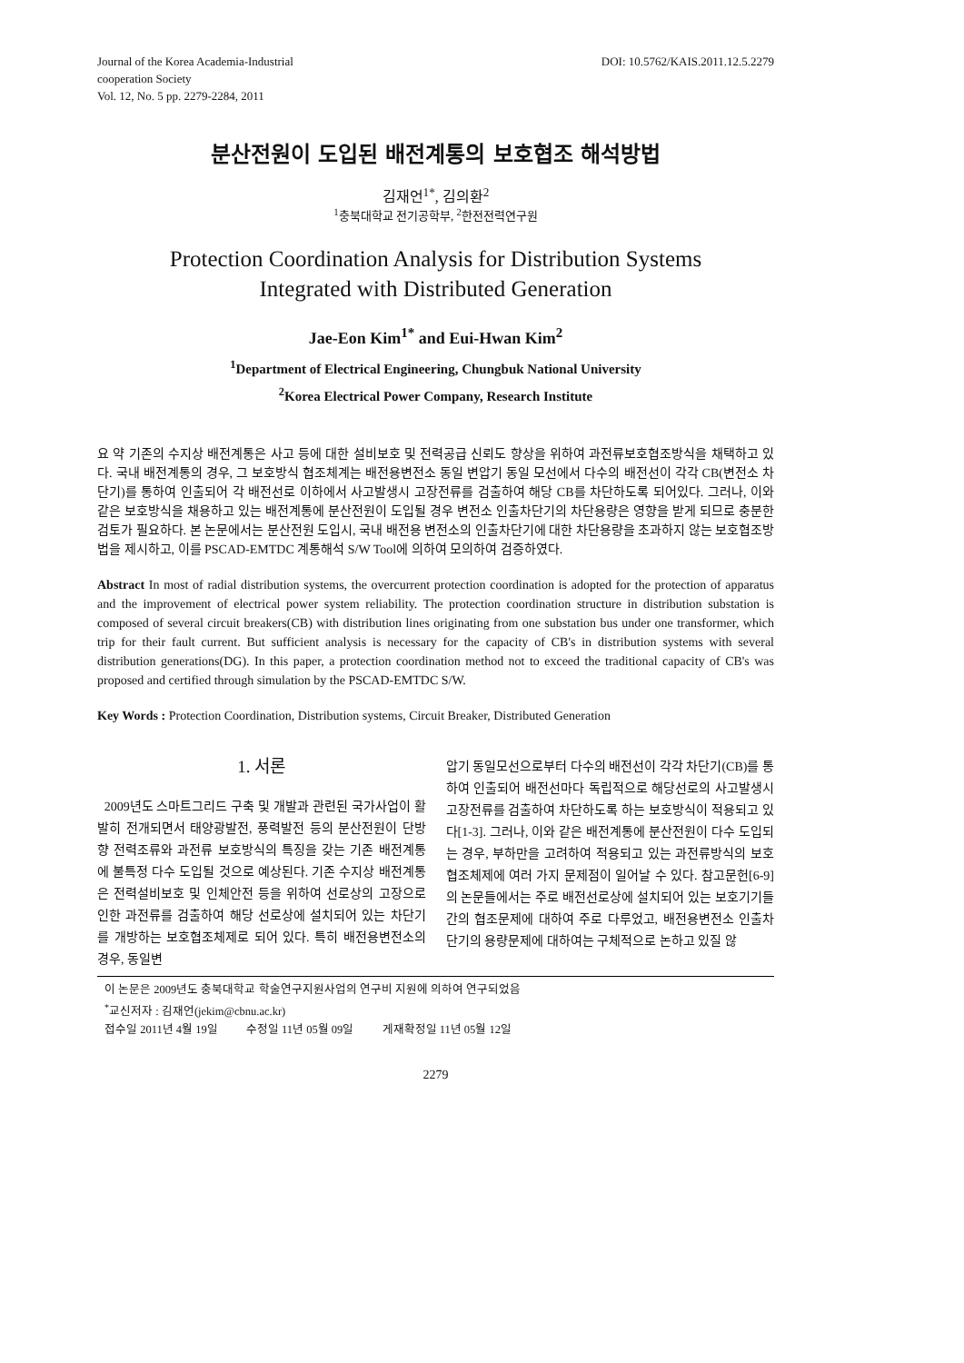Journal of the Korea Academia-Industrial
cooperation Society
Vol. 12, No. 5 pp. 2279-2284, 2011
DOI: 10.5762/KAIS.2011.12.5.2279
분산전원이 도입된 배전계통의 보호협조 해석방법
김재언<sup>1*</sup>, 김의환<sup>2</sup>
<sup>1</sup> 충북대학교 전기공학부, <sup>2</sup>한전전력연구원
Protection Coordination Analysis for Distribution Systems
Integrated with Distributed Generation
Jae-Eon Kim<sup>1*</sup> and Eui-Hwan Kim<sup>2</sup>
<sup>1</sup> Department of Electrical Engineering, Chungbuk National University
<sup>2</sup> Korea Electrical Power Company, Research Institute
요 약 기존의 수지상 배전계통은 사고 등에 대한 설비보호 및 전력공급 신뢰도 향상을 위하여 과전류보호협조방식을 채택하고 있다. 국내 배전계통의 경우, 그 보호방식 협조체계는 배전용변전소 동일 변압기 동일 모선에서 다수의 배전선이 각각 CB(변전소 차단기)를 통하여 인출되어 각 배전선로 이하에서 사고발생시 고장전류를 검출하여 해당 CB를 차단하도록 되어있다. 그러나, 이와 같은 보호방식을 채용하고 있는 배전계통에 분산전원이 도입될 경우 변전소 인출차단기의 차단용량은 영향을 받게 되므로 충분한 검토가 필요하다. 본 논문에서는 분산전원 도입시, 국내 배전용 변전소의 인출차단기에 대한 차단용량을 초과하지 않는 보호협조방법을 제시하고, 이를 PSCAD-EMTDC 계통해석 S/W Tool에 의하여 모의하여 검증하였다.
Abstract In most of radial distribution systems, the overcurrent protection coordination is adopted for the protection of apparatus and the improvement of electrical power system reliability. The protection coordination structure in distribution substation is composed of several circuit breakers(CB) with distribution lines originating from one substation bus under one transformer, which trip for their fault current. But sufficient analysis is necessary for the capacity of CB's in distribution systems with several distribution generations(DG). In this paper, a protection coordination method not to exceed the traditional capacity of CB's was proposed and certified through simulation by the PSCAD-EMTDC S/W.
Key Words : Protection Coordination, Distribution systems, Circuit Breaker, Distributed Generation
1. 서론
2009년도 스마트그리드 구축 및 개발과 관련된 국가사업이 활발히 전개되면서 태양광발전, 풍력발전 등의 분산전원이 단방향 전력조류와 과전류 보호방식의 특징을 갖는 기존 배전계통에 불특정 다수 도입될 것으로 예상된다. 기존 수지상 배전계통은 전력설비보호 및 인체안전 등을 위하여 선로상의 고장으로 인한 과전류를 검출하여 해당 선로상에 설치되어 있는 차단기를 개방하는 보호협조체제로 되어 있다. 특히 배전용변전소의 경우, 동일변
압기 동일모선으로부터 다수의 배전선이 각각 차단기(CB)를 통하여 인출되어 배전선마다 독립적으로 해당선로의 사고발생시 고장전류를 검출하여 차단하도록 하는 보호방식이 적용되고 있다[1-3]. 그러나, 이와 같은 배전계통에 분산전원이 다수 도입되는 경우, 부하만을 고려하여 적용되고 있는 과전류방식의 보호협조체제에 여러 가지 문제점이 일어날 수 있다. 참고문헌[6-9]의 논문들에서는 주로 배전선로상에 설치되어 있는 보호기기들간의 협조문제에 대하여 주로 다루었고, 배전용변전소 인출차단기의 용량문제에 대하여는 구체적으로 논하고 있질 않
이 논문은 2009년도 충북대학교 학술연구지원사업의 연구비 지원에 의하여 연구되었음
<sup>*</sup> 교신저자 : 김재언(jekim@cbnu.ac.kr)
접수일 2011년 4월 19일 수정일 11년 05월 09일 게재확정일 11년 05월 12일
2279